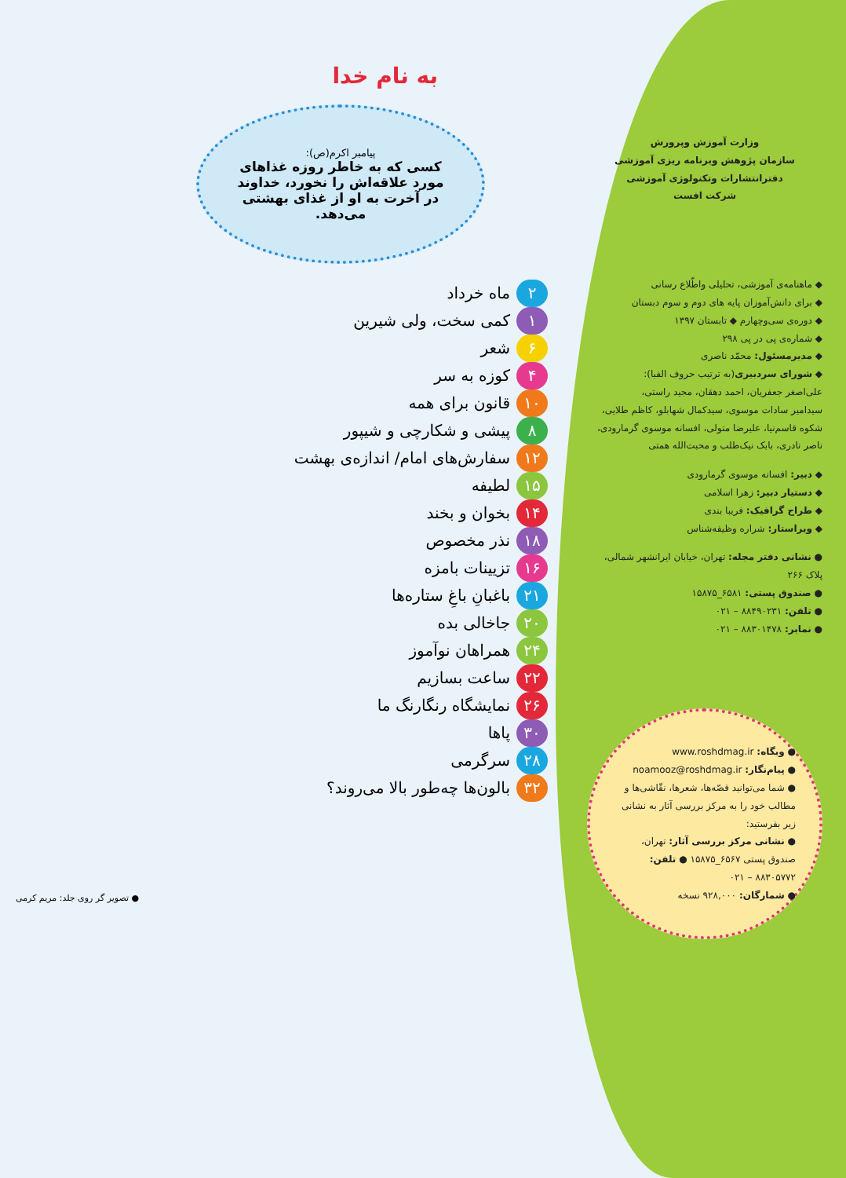وزارت آموزش وپرورش
سازمان پژوهش وبرنامه ریزی آموزشی
دفترانتشارات وتکنولوژی آموزشی
شرکت افست
◆ ماهنامه‌ی آموزشی، تحلیلی واطّلاع رسانی
◆ برای دانش‌آموزان پایه های دوم و سوم دبستان
◆ دوره‌ی سی‌وچهارم ◆ تابستان ۱۳۹۷
◆ شماره‌ی پی در پی ۲۹۸
◆ مدیرمسئول: محمّد ناصری
◆ شورای سردبیری(به ترتیب حروف الفبا):
علی‌اصغر جعفریان، احمد دهقان، مجید راستی،
سیدامیر سادات موسوی، سیدکمال شهابلو، کاظم طلایی،
شکوه قاسم‌نیا، علیرضا متولی، افسانه موسوی گرمارودی،
ناصر نادری، بابک نیک‌طلب و محبت‌الله همتی
◆ دبیر: افسانه موسوی گرمارودی
◆ دستیار دبیر: زهرا اسلامی
◆ طراح گرافیک: فریبا بندی
◆ ویراستار: شراره وظیفه‌شناس
● نشانی دفتر مجله: تهران، خیابان ایرانشهر شمالی، پلاک ۲۶۶
● صندوق پستی: ۶۵۸۱_۱۵۸۷۵
● تلفن: ۸۸۴۹۰۲۳۱ – ۰۲۱
● نمابر: ۸۸۳۰۱۴۷۸ – ۰۲۱
● وبگاه: www.roshdmag.ir
● پیام‌نگار: noamooz@roshdmag.ir
● شما می‌توانید قصّه‌ها، شعرها، نقّاشی‌ها و مطالب خود را به مرکز بررسی آثار به نشانی زیر بفرستید:
● نشانی مرکز بررسی آثار: تهران، صندوق پستی ۶۵۶۷_۱۵۸۷۵ ● تلفن: ۸۸۳۰۵۷۷۲ – ۰۲۱
● شمارگان: ۹۲۸,۰۰۰ نسخه
به نام خدا
پیامبر اکرم(ص):
کسی که به خاطر روزه غذاهای مورد علاقه‌اش را نخورد، خداوند در آخرت به او از غذای بهشتی می‌دهد.
۲ ماه خرداد
۱ کمی سخت، ولی شیرین
۶ شعر
۴ کوزه به سر
۱۰ قانون برای همه
۸ پیشی و شکارچی و شیپور
۱۲ سفارش‌های امام/ اندازه‌ی بهشت
۱۵ لطیفه
۱۴ بخوان و بخند
۱۸ نذر مخصوص
۱۶ تزیینات بامزه
۲۱ باغبانِ باغِ ستاره‌ها
۲۰ جاخالی بده
۲۴ همراهان نوآموز
۲۲ ساعت بسازیم
۲۶ نمایشگاه رنگارنگ ما
۳۰ پاها
۲۸ سرگرمی
۳۲ بالون‌ها چه‌طور بالا می‌روند؟
● تصویر گر روی جلد: مریم کرمی